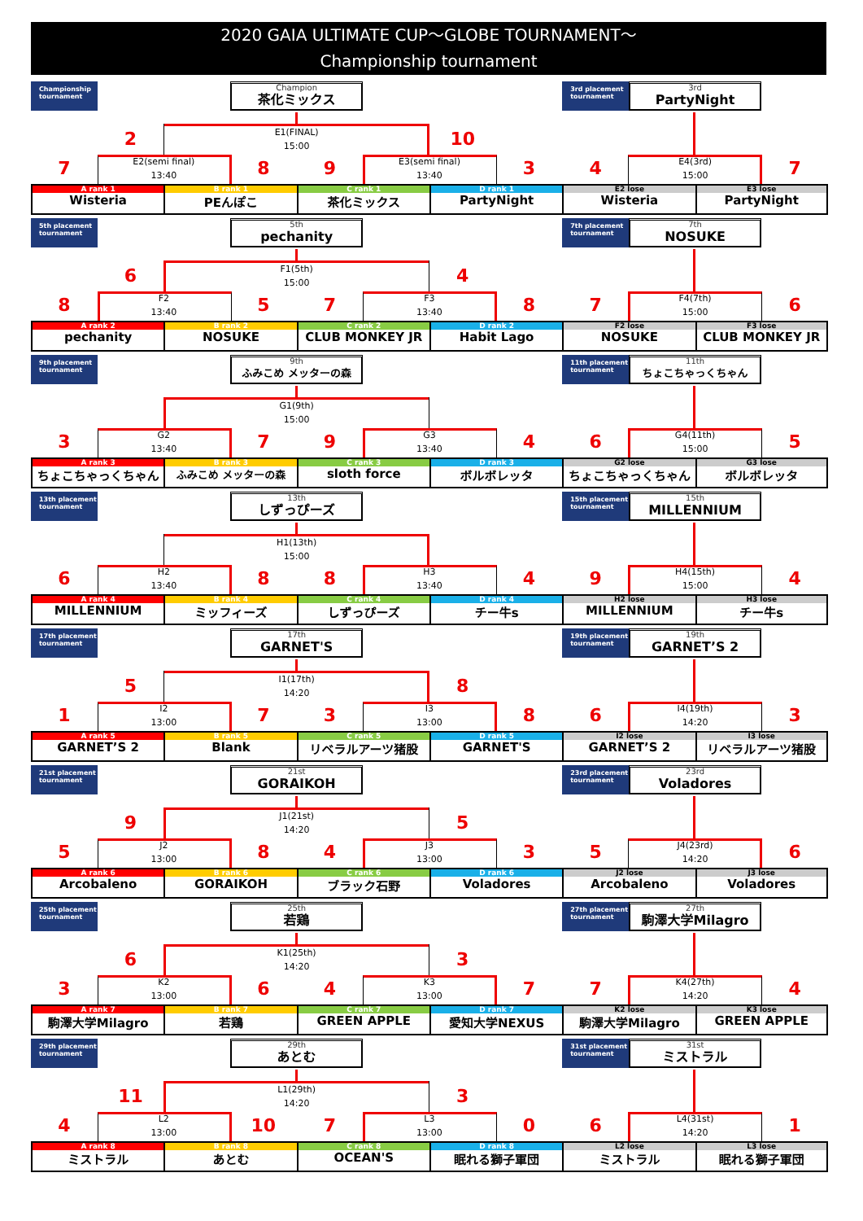2020 GAIA ULTIMATE CUP～GLOBE TOURNAMENT～
Championship tournament
Championship tournament
Champion
茶化ミックス
3rd placement tournament
3rd
PartyNight
2
E1(FINAL)
15:00
10
7
E2(semi final)
13:40
8
9
E3(semi final)
13:40
3
4
E4(3rd)
15:00
7
A rank 1
Wisteria
B rank 1
PEんぽこ
C rank 1
茶化ミックス
D rank 1
PartyNight
E2 lose
Wisteria
E3 lose
PartyNight
5th placement tournament
5th
pechanity
7th placement tournament
7th
NOSUKE
6
F1(5th)
15:00
4
8
F2
13:40
5
7
F3
13:40
8
7
F4(7th)
15:00
6
A rank 2
pechanity
B rank 2
NOSUKE
C rank 2
CLUB MONKEY JR
D rank 2
Habit Lago
F2 lose
NOSUKE
F3 lose
CLUB MONKEY JR
9th placement tournament
9th
ふみこめ メッターの森
11th placement tournament
11th
ちょこちゃっくちゃん
G1(9th)
15:00
3
G2
13:40
7
9
G3
13:40
4
6
G4(11th)
15:00
5
A rank 3
ちょこちゃっくちゃん
B rank 3
ふみこめ メッターの森
C rank 3
sloth force
D rank 3
ボルボレッタ
G2 lose
ちょこちゃっくちゃん
G3 lose
ボルボレッタ
13th placement tournament
13th
しずっぴーズ
15th placement tournament
15th
MILLENNIUM
H1(13th)
15:00
6
H2
13:40
8
8
H3
13:40
4
9
H4(15th)
15:00
4
A rank 4
MILLENNIUM
B rank 4
ミッフィーズ
C rank 4
しずっぴーズ
D rank 4
チー牛s
H2 lose
MILLENNIUM
H3 lose
チー牛s
17th placement tournament
17th
GARNET'S
19th placement tournament
19th
GARNET’S 2
5
I1(17th)
14:20
8
1
I2
13:00
7
3
I3
13:00
8
6
I4(19th)
14:20
3
A rank 5
GARNET’S 2
B rank 5
Blank
C rank 5
リベラルアーツ猪股
D rank 5
GARNET'S
I2 lose
GARNET’S 2
I3 lose
リベラルアーツ猪股
21st placement tournament
21st
GORAIKOH
23rd placement tournament
23rd
Voladores
9
J1(21st)
14:20
5
5
J2
13:00
8
4
J3
13:00
3
5
J4(23rd)
14:20
6
A rank 6
Arcobaleno
B rank 6
GORAIKOH
C rank 6
ブラック石野
D rank 6
Voladores
J2 lose
Arcobaleno
J3 lose
Voladores
25th placement tournament
25th
若鶏
27th placement tournament
27th
駒澤大学Milagro
6
K1(25th)
14:20
3
3
K2
13:00
6
4
K3
13:00
7
7
K4(27th)
14:20
4
A rank 7
駒澤大学Milagro
B rank 7
若鶏
C rank 7
GREEN APPLE
D rank 7
愛知大学NEXUS
K2 lose
駒澤大学Milagro
K3 lose
GREEN APPLE
29th placement tournament
29th
あとむ
31st placement tournament
31st
ミストラル
11
L1(29th)
14:20
3
4
L2
13:00
10
7
L3
13:00
0
6
L4(31st)
14:20
1
A rank 8
ミストラル
B rank 8
あとむ
C rank 8
OCEAN'S
D rank 8
眠れる獅子軍団
L2 lose
ミストラル
L3 lose
眠れる獅子軍団